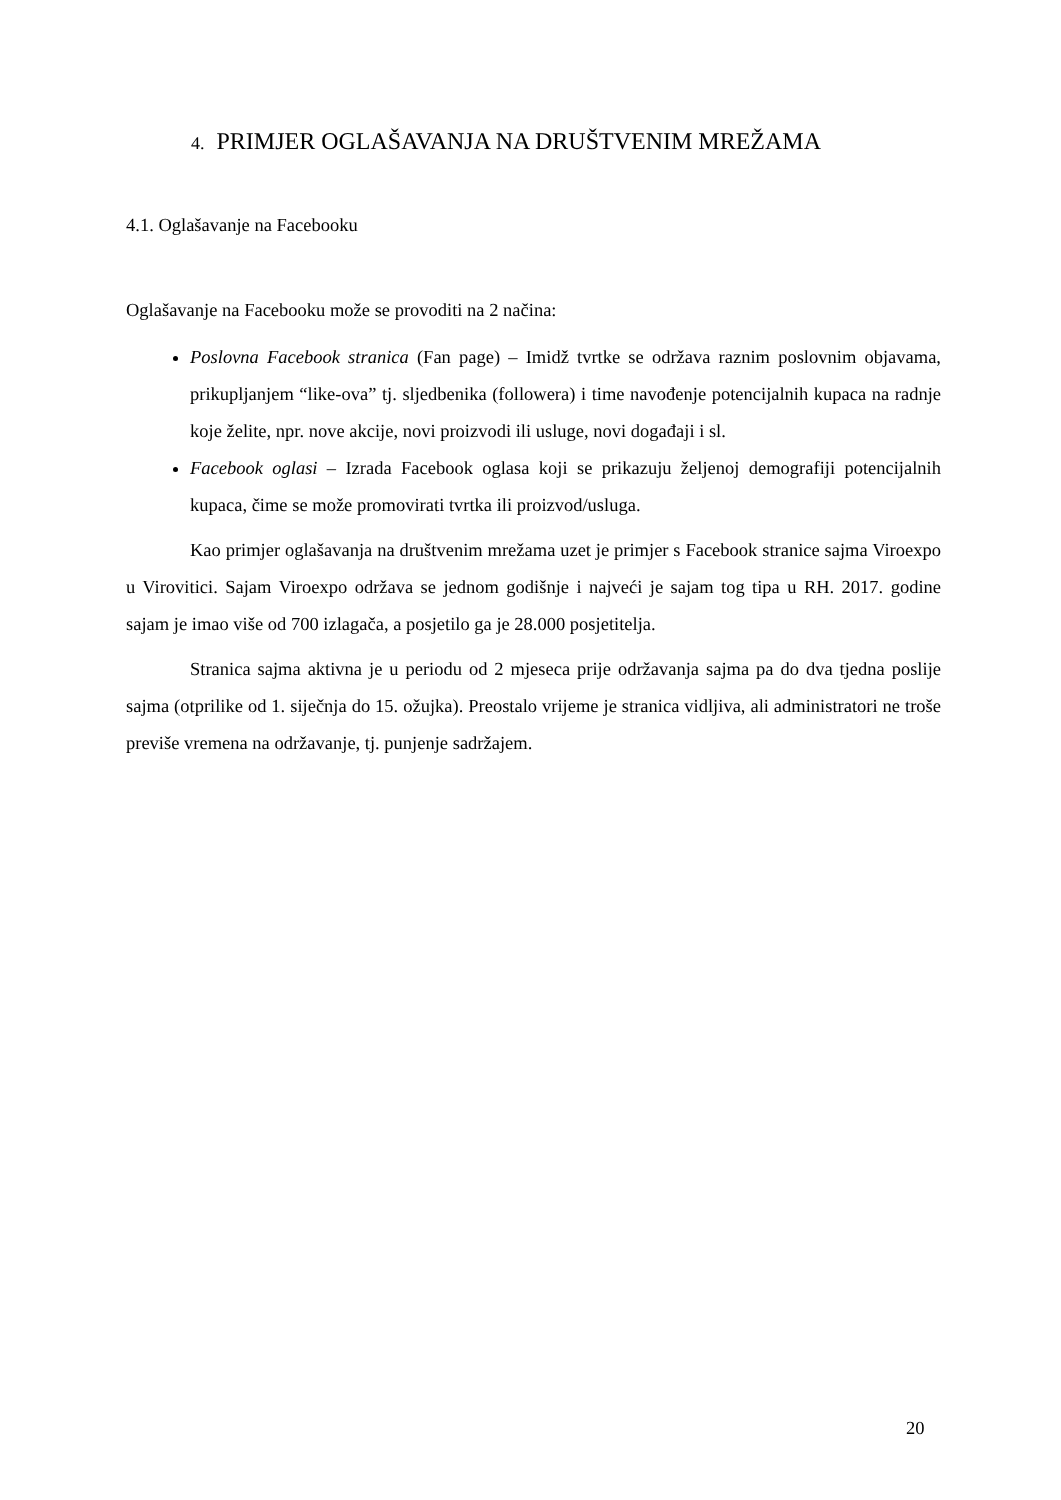4. PRIMJER OGLAŠAVANJA NA DRUŠTVENIM MREŽAMA
4.1. Oglašavanje na Facebooku
Oglašavanje na Facebooku može se provoditi na 2 načina:
Poslovna Facebook stranica (Fan page) – Imidž tvrtke se održava raznim poslovnim objavama, prikupljanjem “like-ova” tj. sljedbenika (followera) i time navođenje potencijalnih kupaca na radnje koje želite, npr. nove akcije, novi proizvodi ili usluge, novi događaji i sl.
Facebook oglasi – Izrada Facebook oglasa koji se prikazuju željenoj demografiji potencijalnih kupaca, čime se može promovirati tvrtka ili proizvod/usluga.
Kao primjer oglašavanja na društvenim mrežama uzet je primjer s Facebook stranice sajma Viroexpo u Virovitici. Sajam Viroexpo održava se jednom godišnje i najveći je sajam tog tipa u RH. 2017. godine sajam je imao više od 700 izlagača, a posjetilo ga je 28.000 posjetitelja.
Stranica sajma aktivna je u periodu od 2 mjeseca prije održavanja sajma pa do dva tjedna poslije sajma (otprilike od 1. siječnja do 15. ožujka). Preostalo vrijeme je stranica vidljiva, ali administratori ne troše previše vremena na održavanje, tj. punjenje sadržajem.
20